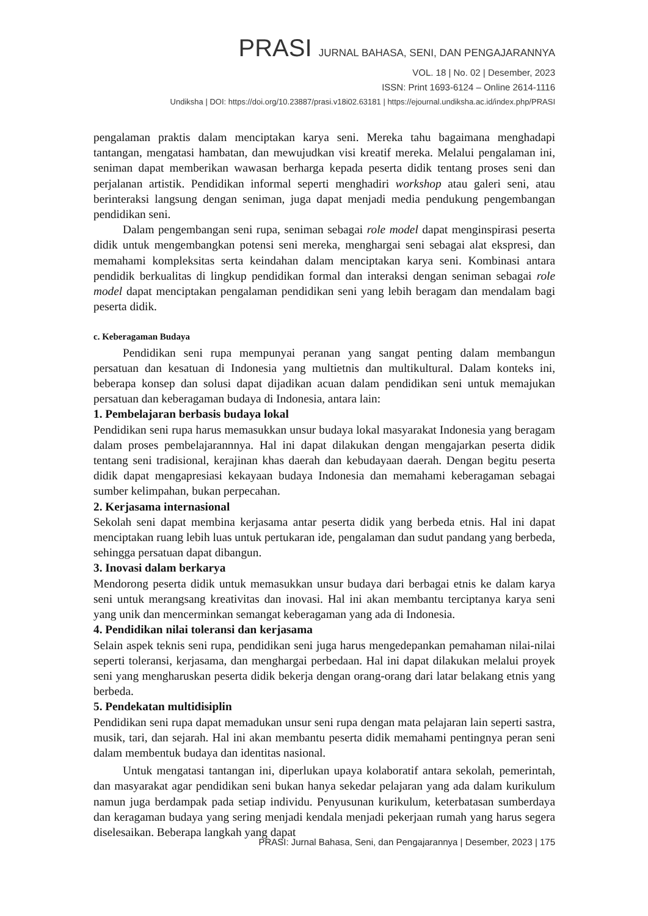PRASI JURNAL BAHASA, SENI, DAN PENGAJARANNYA
VOL. 18 | No. 02 | Desember, 2023
ISSN: Print 1693-6124 – Online 2614-1116
Undiksha | DOI: https://doi.org/10.23887/prasi.v18i02.63181 | https://ejournal.undiksha.ac.id/index.php/PRASI
pengalaman praktis dalam menciptakan karya seni. Mereka tahu bagaimana menghadapi tantangan, mengatasi hambatan, dan mewujudkan visi kreatif mereka. Melalui pengalaman ini, seniman dapat memberikan wawasan berharga kepada peserta didik tentang proses seni dan perjalanan artistik. Pendidikan informal seperti menghadiri workshop atau galeri seni, atau berinteraksi langsung dengan seniman, juga dapat menjadi media pendukung pengembangan pendidikan seni.
Dalam pengembangan seni rupa, seniman sebagai role model dapat menginspirasi peserta didik untuk mengembangkan potensi seni mereka, menghargai seni sebagai alat ekspresi, dan memahami kompleksitas serta keindahan dalam menciptakan karya seni. Kombinasi antara pendidik berkualitas di lingkup pendidikan formal dan interaksi dengan seniman sebagai role model dapat menciptakan pengalaman pendidikan seni yang lebih beragam dan mendalam bagi peserta didik.
c. Keberagaman Budaya
Pendidikan seni rupa mempunyai peranan yang sangat penting dalam membangun persatuan dan kesatuan di Indonesia yang multietnis dan multikultural. Dalam konteks ini, beberapa konsep dan solusi dapat dijadikan acuan dalam pendidikan seni untuk memajukan persatuan dan keberagaman budaya di Indonesia, antara lain:
1. Pembelajaran berbasis budaya lokal
Pendidikan seni rupa harus memasukkan unsur budaya lokal masyarakat Indonesia yang beragam dalam proses pembelajarannnya. Hal ini dapat dilakukan dengan mengajarkan peserta didik tentang seni tradisional, kerajinan khas daerah dan kebudayaan daerah. Dengan begitu peserta didik dapat mengapresiasi kekayaan budaya Indonesia dan memahami keberagaman sebagai sumber kelimpahan, bukan perpecahan.
2. Kerjasama internasional
Sekolah seni dapat membina kerjasama antar peserta didik yang berbeda etnis. Hal ini dapat menciptakan ruang lebih luas untuk pertukaran ide, pengalaman dan sudut pandang yang berbeda, sehingga persatuan dapat dibangun.
3. Inovasi dalam berkarya
Mendorong peserta didik untuk memasukkan unsur budaya dari berbagai etnis ke dalam karya seni untuk merangsang kreativitas dan inovasi. Hal ini akan membantu terciptanya karya seni yang unik dan mencerminkan semangat keberagaman yang ada di Indonesia.
4. Pendidikan nilai toleransi dan kerjasama
Selain aspek teknis seni rupa, pendidikan seni juga harus mengedepankan pemahaman nilai-nilai seperti toleransi, kerjasama, dan menghargai perbedaan. Hal ini dapat dilakukan melalui proyek seni yang mengharuskan peserta didik bekerja dengan orang-orang dari latar belakang etnis yang berbeda.
5. Pendekatan multidisiplin
Pendidikan seni rupa dapat memadukan unsur seni rupa dengan mata pelajaran lain seperti sastra, musik, tari, dan sejarah. Hal ini akan membantu peserta didik memahami pentingnya peran seni dalam membentuk budaya dan identitas nasional.
Untuk mengatasi tantangan ini, diperlukan upaya kolaboratif antara sekolah, pemerintah, dan masyarakat agar pendidikan seni bukan hanya sekedar pelajaran yang ada dalam kurikulum namun juga berdampak pada setiap individu. Penyusunan kurikulum, keterbatasan sumberdaya dan keragaman budaya yang sering menjadi kendala menjadi pekerjaan rumah yang harus segera diselesaikan. Beberapa langkah yang dapat
PRASI: Jurnal Bahasa, Seni, dan Pengajarannya | Desember, 2023 | 175